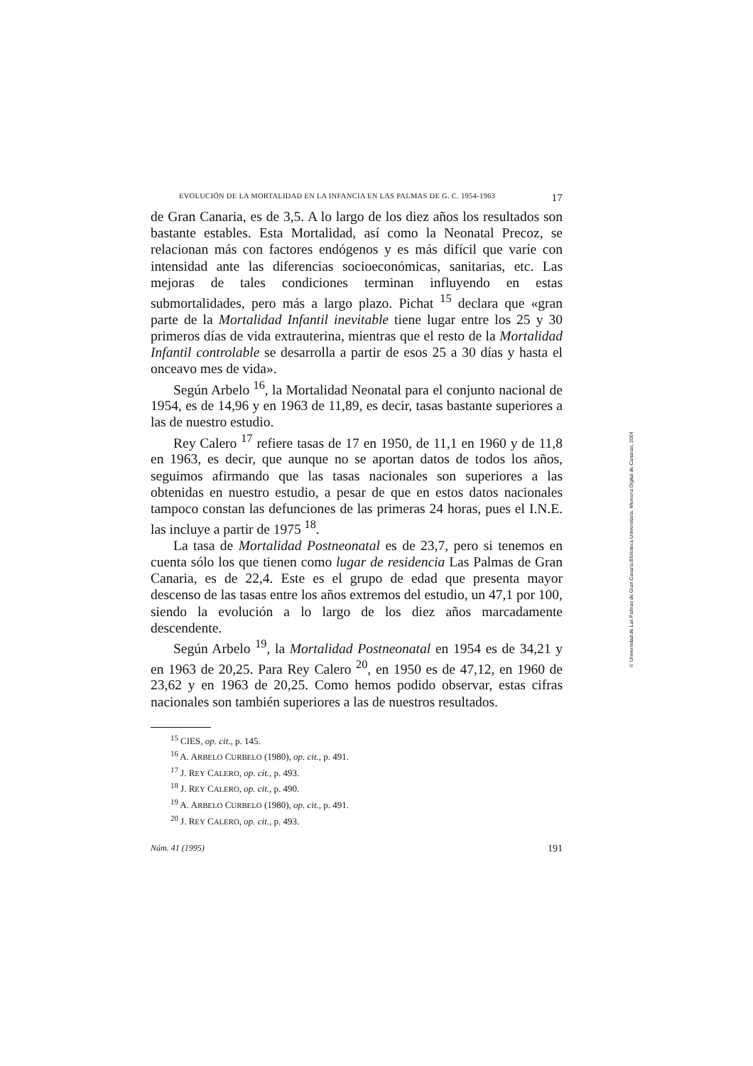EVOLUCIÓN DE LA MORTALIDAD EN LA INFANCIA EN LAS PALMAS DE G. C. 1954-1963 17
de Gran Canaria, es de 3,5. A lo largo de los diez años los resultados son bastante estables. Esta Mortalidad, así como la Neonatal Precoz, se relacionan más con factores endógenos y es más difícil que varíe con intensidad ante las diferencias socioeconómicas, sanitarias, etc. Las mejoras de tales condiciones terminan influyendo en estas submortalidades, pero más a largo plazo. Pichat <sup>15</sup> declara que «gran parte de la Mortalidad Infantil inevitable tiene lugar entre los 25 y 30 primeros días de vida extrauterina, mientras que el resto de la Mortalidad Infantil controlable se desarrolla a partir de esos 25 a 30 días y hasta el onceavo mes de vida».
Según Arbelo <sup>16</sup>, la Mortalidad Neonatal para el conjunto nacional de 1954, es de 14,96 y en 1963 de 11,89, es decir, tasas bastante superiores a las de nuestro estudio.
Rey Calero <sup>17</sup> refiere tasas de 17 en 1950, de 11,1 en 1960 y de 11,8 en 1963, es decir, que aunque no se aportan datos de todos los años, seguimos afirmando que las tasas nacionales son superiores a las obtenidas en nuestro estudio, a pesar de que en estos datos nacionales tampoco constan las defunciones de las primeras 24 horas, pues el I.N.E. las incluye a partir de 1975 <sup>18</sup>.
La tasa de Mortalidad Postneonatal es de 23,7, pero si tenemos en cuenta sólo los que tienen como lugar de residencia Las Palmas de Gran Canaria, es de 22,4. Este es el grupo de edad que presenta mayor descenso de las tasas entre los años extremos del estudio, un 47,1 por 100, siendo la evolución a lo largo de los diez años marcadamente descendente.
Según Arbelo <sup>19</sup>, la Mortalidad Postneonatal en 1954 es de 34,21 y en 1963 de 20,25. Para Rey Calero <sup>20</sup>, en 1950 es de 47,12, en 1960 de 23,62 y en 1963 de 20,25. Como hemos podido observar, estas cifras nacionales son también superiores a las de nuestros resultados.
<sup>15</sup> CIES, op. cit., p. 145.
<sup>16</sup> A. ARBELO CURBELO (1980), op. cit., p. 491.
<sup>17</sup> J. REY CALERO, op. cit., p. 493.
<sup>18</sup> J. REY CALERO, op. cit., p. 490.
<sup>19</sup> A. ARBELO CURBELO (1980), op. cit., p. 491.
<sup>20</sup> J. REY CALERO, op. cit., p. 493.
Núm. 41 (1995) 191
© Universidad de Las Palmas de Gran Canaria.Biblioteca Universitaria. Memoria Digital de Canarias, 2004